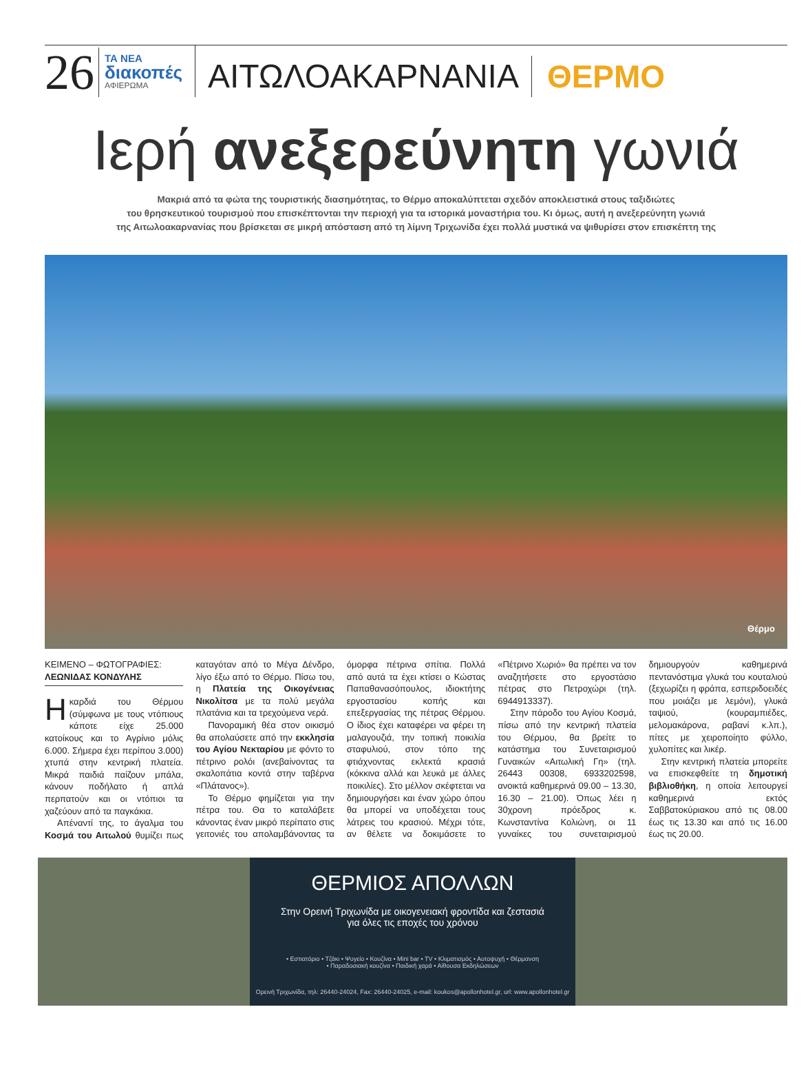26
ΤΑ ΝΕΑ
διακοπές
ΑΦΙΕΡΩΜΑ
ΑΙΤΩΛΟΑΚΑΡΝΑΝΙΑ
ΘΕΡΜΟ
Ιερή ανεξερεύνητη γωνιά
Μακριά από τα φώτα της τουριστικής διασημότητας, το Θέρμο αποκαλύπτεται σχεδόν αποκλειστικά στους ταξιδιώτες
του θρησκευτικού τουρισμού που επισκέπτονται την περιοχή για τα ιστορικά μοναστήρια του. Κι όμως, αυτή η ανεξερεύνητη γωνιά
της Αιτωλοακαρνανίας που βρίσκεται σε μικρή απόσταση από τη λίμνη Τριχωνίδα έχει πολλά μυστικά να ψιθυρίσει στον επισκέπτη της
Θέρμο
ΚΕΙΜΕΝΟ – ΦΩΤΟΓΡΑΦΙΕΣ:
ΛΕΩΝΙΔΑΣ ΚΟΝΔΥΛΗΣ
Η καρδιά του Θέρμου (σύμφωνα με τους ντόπιους κάποτε είχε 25.000 κατοίκους και το Αγρίνιο μόλις 6.000. Σήμερα έχει περίπου 3.000) χτυπά στην κεντρική πλατεία. Μικρά παιδιά παίζουν μπάλα, κάνουν ποδήλατο ή απλά περπατούν και οι ντόπιοι τα χαζεύουν από τα παγκάκια.
Απέναντί της, το άγαλμα του Κοσμά του Αιτωλού θυμίζει πως καταγόταν από το Μέγα Δένδρο, λίγο έξω από το Θέρμο. Πίσω του, η Πλατεία της Οικογένειας Νικολίτσα με τα πολύ μεγάλα πλατάνια και τα τρεχούμενα νερά.
Πανοραμική θέα στον οικισμό θα απολαύσετε από την εκκλησία του Αγίου Νεκταρίου με φόντο το πέτρινο ρολόι (ανεβαίνοντας τα σκαλοπάτια κοντά στην ταβέρνα «Πλάτανος»).
Το Θέρμο φημίζεται για την πέτρα του. Θα το καταλάβετε κάνοντας έναν μικρό περίπατο στις γειτονιές του απολαμβάνοντας τα όμορφα πέτρινα σπίτια. Πολλά από αυτά τα έχει κτίσει ο Κώστας Παπαθανασόπουλος, ιδιοκτήτης εργοστασίου κοπής και επεξεργασίας της πέτρας Θέρμου. Ο ίδιος έχει καταφέρει να φέρει τη μαλαγουζιά, την τοπική ποικιλία σταφυλιού, στον τόπο της φτιάχνοντας εκλεκτά κρασιά (κόκκινα αλλά και λευκά με άλλες ποικιλίες). Στο μέλλον σκέφτεται να δημιουργήσει και έναν χώρο όπου θα μπορεί να υποδέχεται τους λάτρεις του κρασιού. Μέχρι τότε, αν θέλετε να δοκιμάσετε το «Πέτρινο Χωριό» θα πρέπει να τον αναζητήσετε στο εργοστάσιο πέτρας στο Πετροχώρι (τηλ. 6944913337).
Στην πάροδο του Αγίου Κοσμά, πίσω από την κεντρική πλατεία του Θέρμου, θα βρείτε το κατάστημα του Συνεταιρισμού Γυναικών «Αιτωλική Γη» (τηλ. 26443 00308, 6933202598, ανοικτά καθημερινά 09.00 – 13.30, 16.30 – 21.00). Όπως λέει η 30χρονη πρόεδρος κ. Κωνσταντίνα Κολιώνη, οι 11 γυναίκες του συνεταιρισμού δημιουργούν καθημερινά πεντανόστιμα γλυκά του κουταλιού (ξεχωρίζει η φράπα, εσπεριδοειδές που μοιάζει με λεμόνι), γλυκά ταψιού, (κουραμπιέδες, μελομακάρονα, ραβανί κ.λπ.), πίτες με χειροποίητο φύλλο, χυλοπίτες και λικέρ.
Στην κεντρική πλατεία μπορείτε να επισκεφθείτε τη δημοτική βιβλιοθήκη, η οποία λειτουργεί καθημερινά εκτός Σαββατοκύριακου από τις 08.00 έως τις 13.30 και από τις 16.00 έως τις 20.00.
ΘΕΡΜΙΟΣ ΑΠΟΛΛΩΝ
Στην Ορεινή Τριχωνίδα με οικογενειακή φροντίδα και ζεστασιά
για όλες τις εποχές του χρόνου
• Εστιατόριο • Τζάκι • Ψυγείο • Κουζίνα • Mini bar • TV • Κλιματισμός • Αυτοψυχή • Θέρμανση
• Παραδοσιακή κουζίνα • Παιδική χαρά • Αίθουσα Εκδηλώσεων
Ορεινή Τριχωνίδα, τηλ: 26440-24024, Fax: 26440-24025, e-mail: koukos@apollonhotel.gr, url: www.apollonhotel.gr